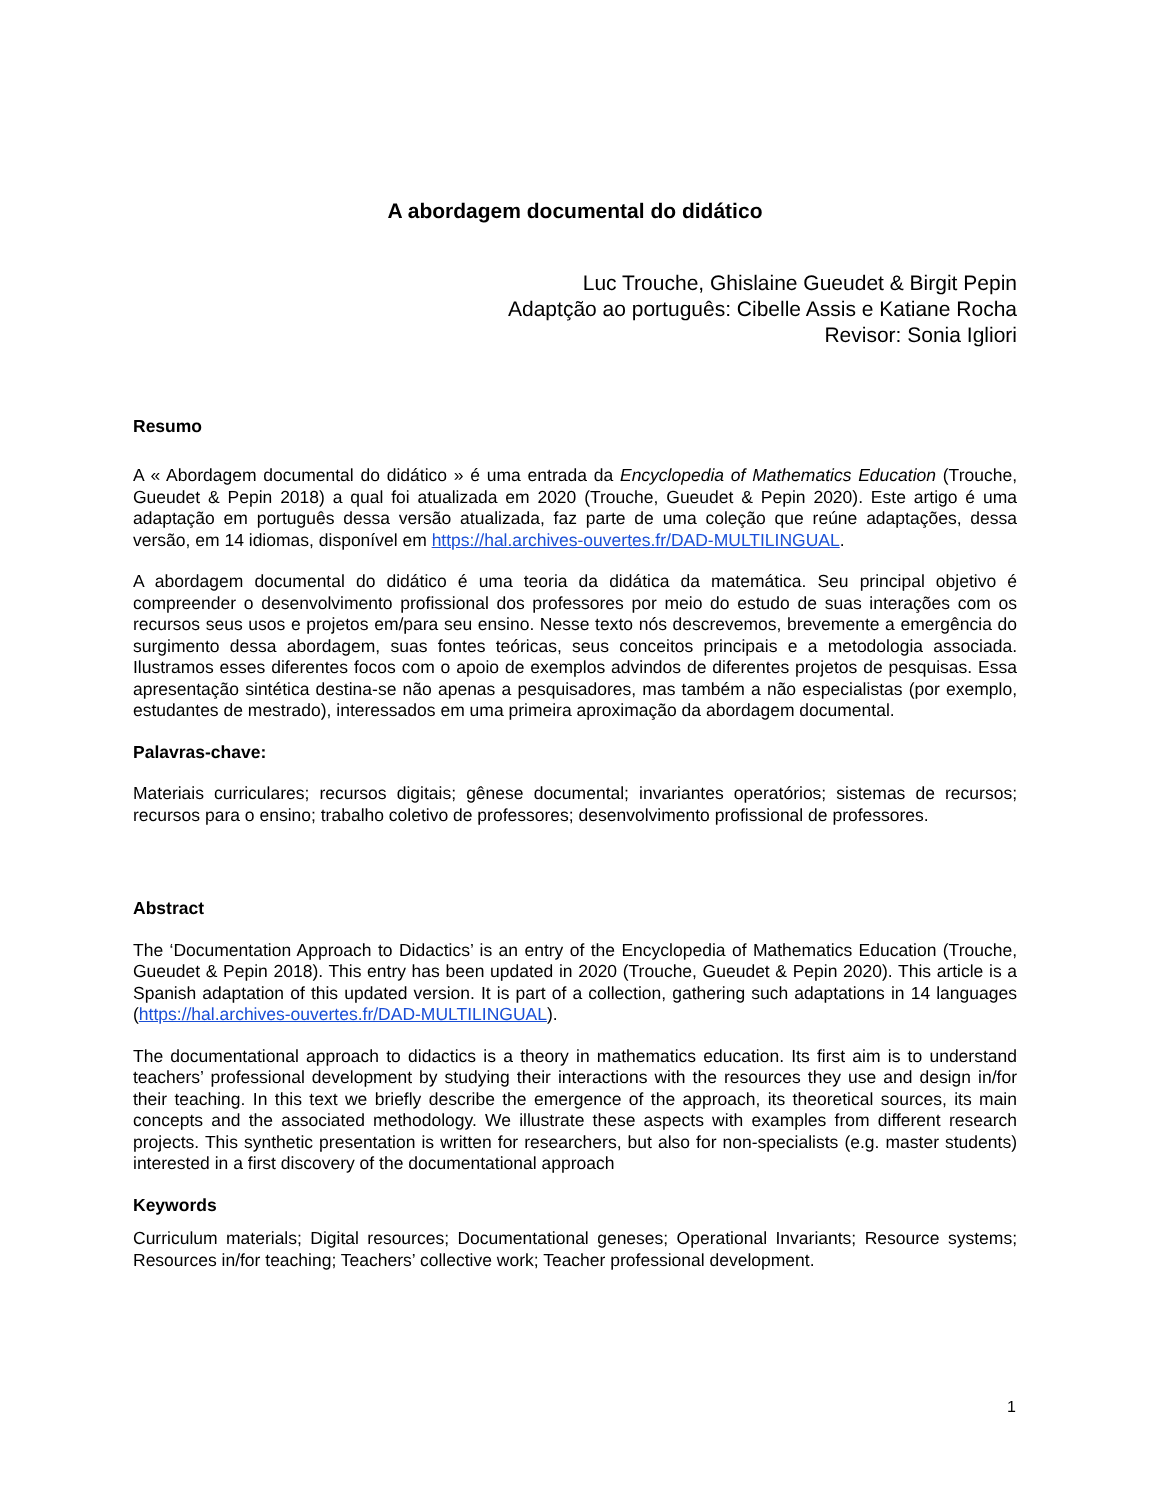A abordagem documental do didático
Luc Trouche, Ghislaine Gueudet & Birgit Pepin
Adaptção ao português: Cibelle Assis e Katiane Rocha
Revisor: Sonia Igliori
Resumo
A « Abordagem documental do didático » é uma entrada da Encyclopedia of Mathematics Education (Trouche, Gueudet & Pepin 2018) a qual foi atualizada em 2020 (Trouche, Gueudet & Pepin 2020). Este artigo é uma adaptação em português dessa versão atualizada, faz parte de uma coleção que reúne adaptações, dessa versão, em 14 idiomas, disponível em https://hal.archives-ouvertes.fr/DAD-MULTILINGUAL.
A abordagem documental do didático é uma teoria da didática da matemática. Seu principal objetivo é compreender o desenvolvimento profissional dos professores por meio do estudo de suas interações com os recursos seus usos e projetos em/para seu ensino. Nesse texto nós descrevemos, brevemente a emergência do surgimento dessa abordagem, suas fontes teóricas, seus conceitos principais e a metodologia associada. Ilustramos esses diferentes focos com o apoio de exemplos advindos de diferentes projetos de pesquisas. Essa apresentação sintética destina-se não apenas a pesquisadores, mas também a não especialistas (por exemplo, estudantes de mestrado), interessados em uma primeira aproximação da abordagem documental.
Palavras-chave:
Materiais curriculares; recursos digitais; gênese documental; invariantes operatórios; sistemas de recursos; recursos para o ensino; trabalho coletivo de professores; desenvolvimento profissional de professores.
Abstract
The ‘Documentation Approach to Didactics’ is an entry of the Encyclopedia of Mathematics Education (Trouche, Gueudet & Pepin 2018). This entry has been updated in 2020 (Trouche, Gueudet & Pepin 2020). This article is a Spanish adaptation of this updated version. It is part of a collection, gathering such adaptations in 14 languages (https://hal.archives-ouvertes.fr/DAD-MULTILINGUAL).
The documentational approach to didactics is a theory in mathematics education. Its first aim is to understand teachers’ professional development by studying their interactions with the resources they use and design in/for their teaching. In this text we briefly describe the emergence of the approach, its theoretical sources, its main concepts and the associated methodology. We illustrate these aspects with examples from different research projects. This synthetic presentation is written for researchers, but also for non-specialists (e.g. master students) interested in a first discovery of the documentational approach
Keywords
Curriculum materials; Digital resources; Documentational geneses; Operational Invariants; Resource systems; Resources in/for teaching; Teachers’ collective work; Teacher professional development.
1